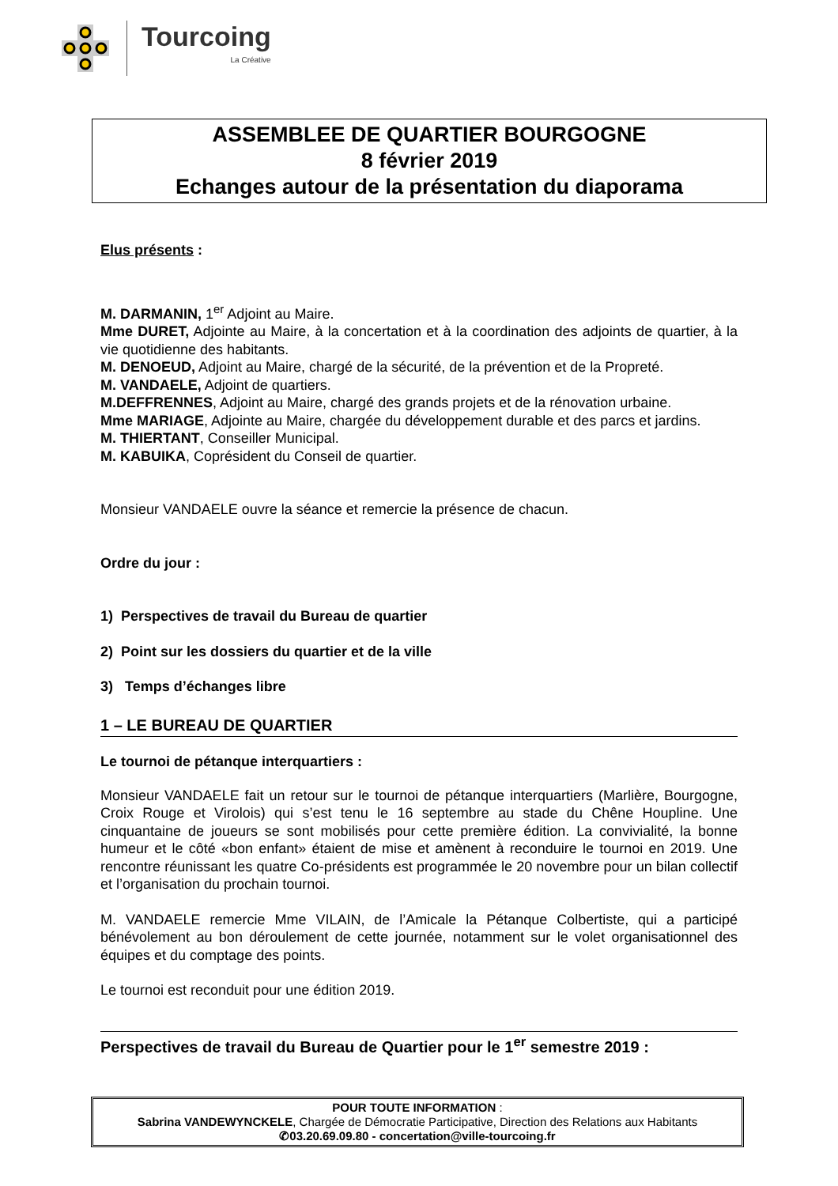Tourcoing
La Créative
ASSEMBLEE DE QUARTIER BOURGOGNE
8 février 2019
Echanges autour de la présentation du diaporama
Elus présents :
M. DARMANIN, 1<sup>er</sup> Adjoint au Maire.
Mme DURET, Adjointe au Maire, à la concertation et à la coordination des adjoints de quartier, à la vie quotidienne des habitants.
M. DENOEUD, Adjoint au Maire, chargé de la sécurité, de la prévention et de la Propreté.
M. VANDAELE, Adjoint de quartiers.
M.DEFFRENNES, Adjoint au Maire, chargé des grands projets et de la rénovation urbaine.
Mme MARIAGE, Adjointe au Maire, chargée du développement durable et des parcs et jardins.
M. THIERTANT, Conseiller Municipal.
M. KABUIKA, Coprésident du Conseil de quartier.
Monsieur VANDAELE ouvre la séance et remercie la présence de chacun.
Ordre du jour :
1) Perspectives de travail du Bureau de quartier
2) Point sur les dossiers du quartier et de la ville
3) Temps d’échanges libre
1 – LE BUREAU DE QUARTIER
Le tournoi de pétanque interquartiers :
Monsieur VANDAELE fait un retour sur le tournoi de pétanque interquartiers (Marlière, Bourgogne, Croix Rouge et Virolois) qui s’est tenu le 16 septembre au stade du Chêne Houpline. Une cinquantaine de joueurs se sont mobilisés pour cette première édition. La convivialité, la bonne humeur et le côté «bon enfant» étaient de mise et amènent à reconduire le tournoi en 2019. Une rencontre réunissant les quatre Co-présidents est programmée le 20 novembre pour un bilan collectif et l’organisation du prochain tournoi.
M. VANDAELE remercie Mme VILAIN, de l’Amicale la Pétanque Colbertiste, qui a participé bénévolement au bon déroulement de cette journée, notamment sur le volet organisationnel des équipes et du comptage des points.
Le tournoi est reconduit pour une édition 2019.
Perspectives de travail du Bureau de Quartier pour le 1<sup>er</sup> semestre 2019 :
POUR TOUTE INFORMATION :
Sabrina VANDEWYNCKELE, Chargée de Démocratie Participative, Direction des Relations aux Habitants
✆03.20.69.09.80 - concertation@ville-tourcoing.fr